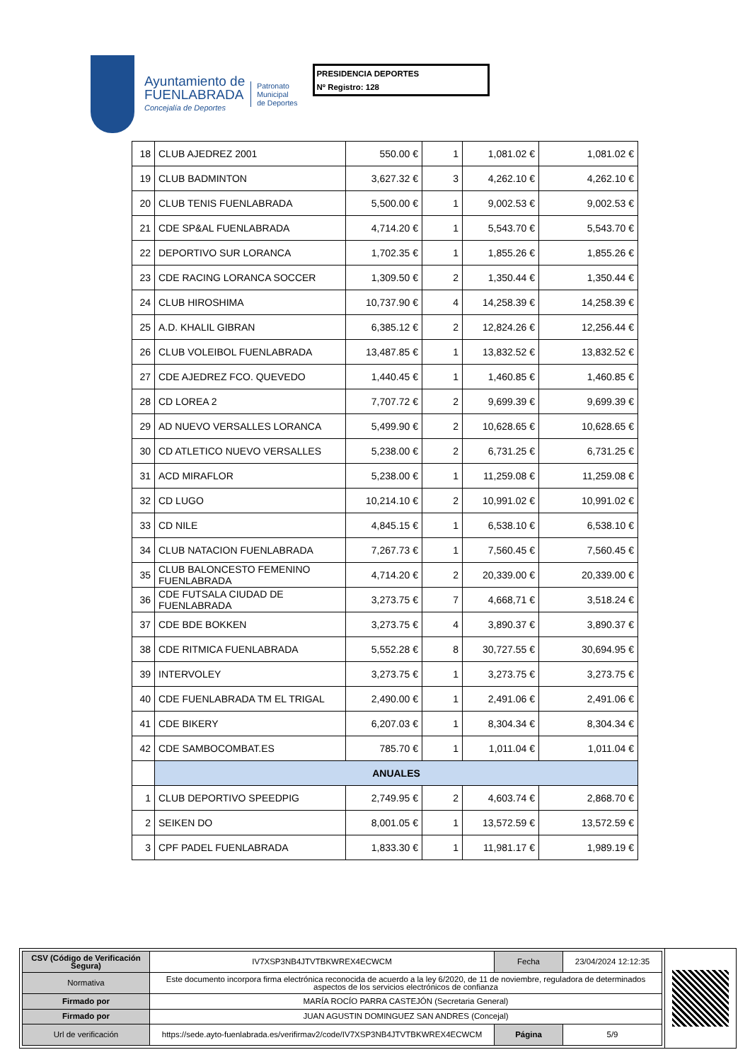Ayuntamiento de
FUENLABRADA
Concejalía de Deportes
Patronato
Municipal
de Deportes
PRESIDENCIA DEPORTES
Nº Registro: 128
| 18 | CLUB AJEDREZ 2001 | 550.00 € | 1 | 1,081.02 € | 1,081.02 € |
| 19 | CLUB BADMINTON | 3,627.32 € | 3 | 4,262.10 € | 4,262.10 € |
| 20 | CLUB TENIS FUENLABRADA | 5,500.00 € | 1 | 9,002.53 € | 9,002.53 € |
| 21 | CDE SP&AL FUENLABRADA | 4,714.20 € | 1 | 5,543.70 € | 5,543.70 € |
| 22 | DEPORTIVO SUR LORANCA | 1,702.35 € | 1 | 1,855.26 € | 1,855.26 € |
| 23 | CDE RACING LORANCA SOCCER | 1,309.50 € | 2 | 1,350.44 € | 1,350.44 € |
| 24 | CLUB HIROSHIMA | 10,737.90 € | 4 | 14,258.39 € | 14,258.39 € |
| 25 | A.D. KHALIL GIBRAN | 6,385.12 € | 2 | 12,824.26 € | 12,256.44 € |
| 26 | CLUB VOLEIBOL FUENLABRADA | 13,487.85 € | 1 | 13,832.52 € | 13,832.52 € |
| 27 | CDE AJEDREZ FCO. QUEVEDO | 1,440.45 € | 1 | 1,460.85 € | 1,460.85 € |
| 28 | CD LOREA 2 | 7,707.72 € | 2 | 9,699.39 € | 9,699.39 € |
| 29 | AD NUEVO VERSALLES LORANCA | 5,499.90 € | 2 | 10,628.65 € | 10,628.65 € |
| 30 | CD ATLETICO NUEVO VERSALLES | 5,238.00 € | 2 | 6,731.25 € | 6,731.25 € |
| 31 | ACD MIRAFLOR | 5,238.00 € | 1 | 11,259.08 € | 11,259.08 € |
| 32 | CD LUGO | 10,214.10 € | 2 | 10,991.02 € | 10,991.02 € |
| 33 | CD NILE | 4,845.15 € | 1 | 6,538.10 € | 6,538.10 € |
| 34 | CLUB NATACION FUENLABRADA | 7,267.73 € | 1 | 7,560.45 € | 7,560.45 € |
| 35 | CLUB BALONCESTO FEMENINO FUENLABRADA | 4,714.20 € | 2 | 20,339.00 € | 20,339.00 € |
| 36 | CDE FUTSALA CIUDAD DE FUENLABRADA | 3,273.75 € | 7 | 4,668,71 € | 3,518.24 € |
| 37 | CDE BDE BOKKEN | 3,273.75 € | 4 | 3,890.37 € | 3,890.37 € |
| 38 | CDE RITMICA FUENLABRADA | 5,552.28 € | 8 | 30,727.55 € | 30,694.95 € |
| 39 | INTERVOLEY | 3,273.75 € | 1 | 3,273.75 € | 3,273.75 € |
| 40 | CDE FUENLABRADA TM EL TRIGAL | 2,490.00 € | 1 | 2,491.06 € | 2,491.06 € |
| 41 | CDE BIKERY | 6,207.03 € | 1 | 8,304.34 € | 8,304.34 € |
| 42 | CDE SAMBOCOMBAT.ES | 785.70 € | 1 | 1,011.04 € | 1,011.04 € |
| | ANUALES | | | | |
| 1 | CLUB DEPORTIVO SPEEDPIG | 2,749.95 € | 2 | 4,603.74 € | 2,868.70 € |
| 2 | SEIKEN DO | 8,001.05 € | 1 | 13,572.59 € | 13,572.59 € |
| 3 | CPF PADEL FUENLABRADA | 1,833.30 € | 1 | 11,981.17 € | 1,989.19 € |
| CSV (Código de Verificación Segura) | IV7XSP3NB4JTVTBKWREX4ECWCM | Fecha | 23/04/2024 12:12:35 |
| Normativa | Este documento incorpora firma electrónica reconocida de acuerdo a la ley 6/2020, de 11 de noviembre, reguladora de determinados aspectos de los servicios electrónicos de confianza | | |
| Firmado por | MARÍA ROCÍO PARRA CASTEJÓN (Secretaria General) | | |
| Firmado por | JUAN AGUSTIN DOMINGUEZ SAN ANDRES (Concejal) | | |
| Url de verificación | https://sede.ayto-fuenlabrada.es/verifirmav2/code/IV7XSP3NB4JTVTBKWREX4ECWCM | Página | 5/9 |